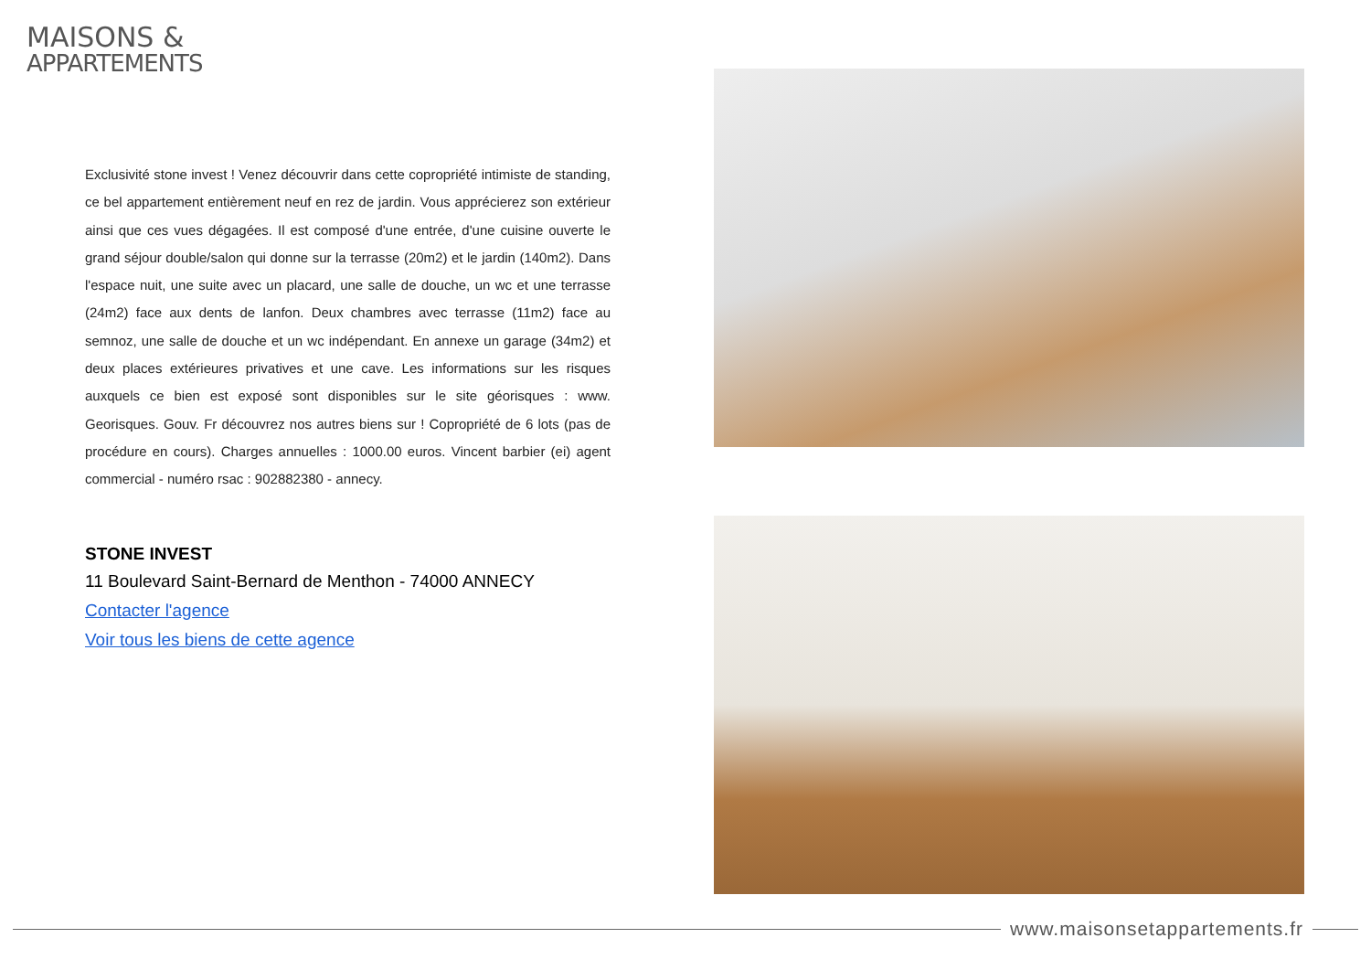MAISONS &
APPARTEMENTS
Exclusivité stone invest ! Venez découvrir dans cette copropriété intimiste de standing, ce bel appartement entièrement neuf en rez de jardin. Vous apprécierez son extérieur ainsi que ces vues dégagées. Il est composé d'une entrée, d'une cuisine ouverte le grand séjour double/salon qui donne sur la terrasse (20m2) et le jardin (140m2). Dans l'espace nuit, une suite avec un placard, une salle de douche, un wc et une terrasse (24m2) face aux dents de lanfon. Deux chambres avec terrasse (11m2) face au semnoz, une salle de douche et un wc indépendant. En annexe un garage (34m2) et deux places extérieures privatives et une cave. Les informations sur les risques auxquels ce bien est exposé sont disponibles sur le site géorisques : www. Georisques. Gouv. Fr découvrez nos autres biens sur ! Copropriété de 6 lots (pas de procédure en cours). Charges annuelles : 1000.00 euros. Vincent barbier (ei) agent commercial - numéro rsac : 902882380 - annecy.
STONE INVEST
11 Boulevard Saint-Bernard de Menthon - 74000 ANNECY
Contacter l'agence
Voir tous les biens de cette agence
www.maisonsetappartements.fr